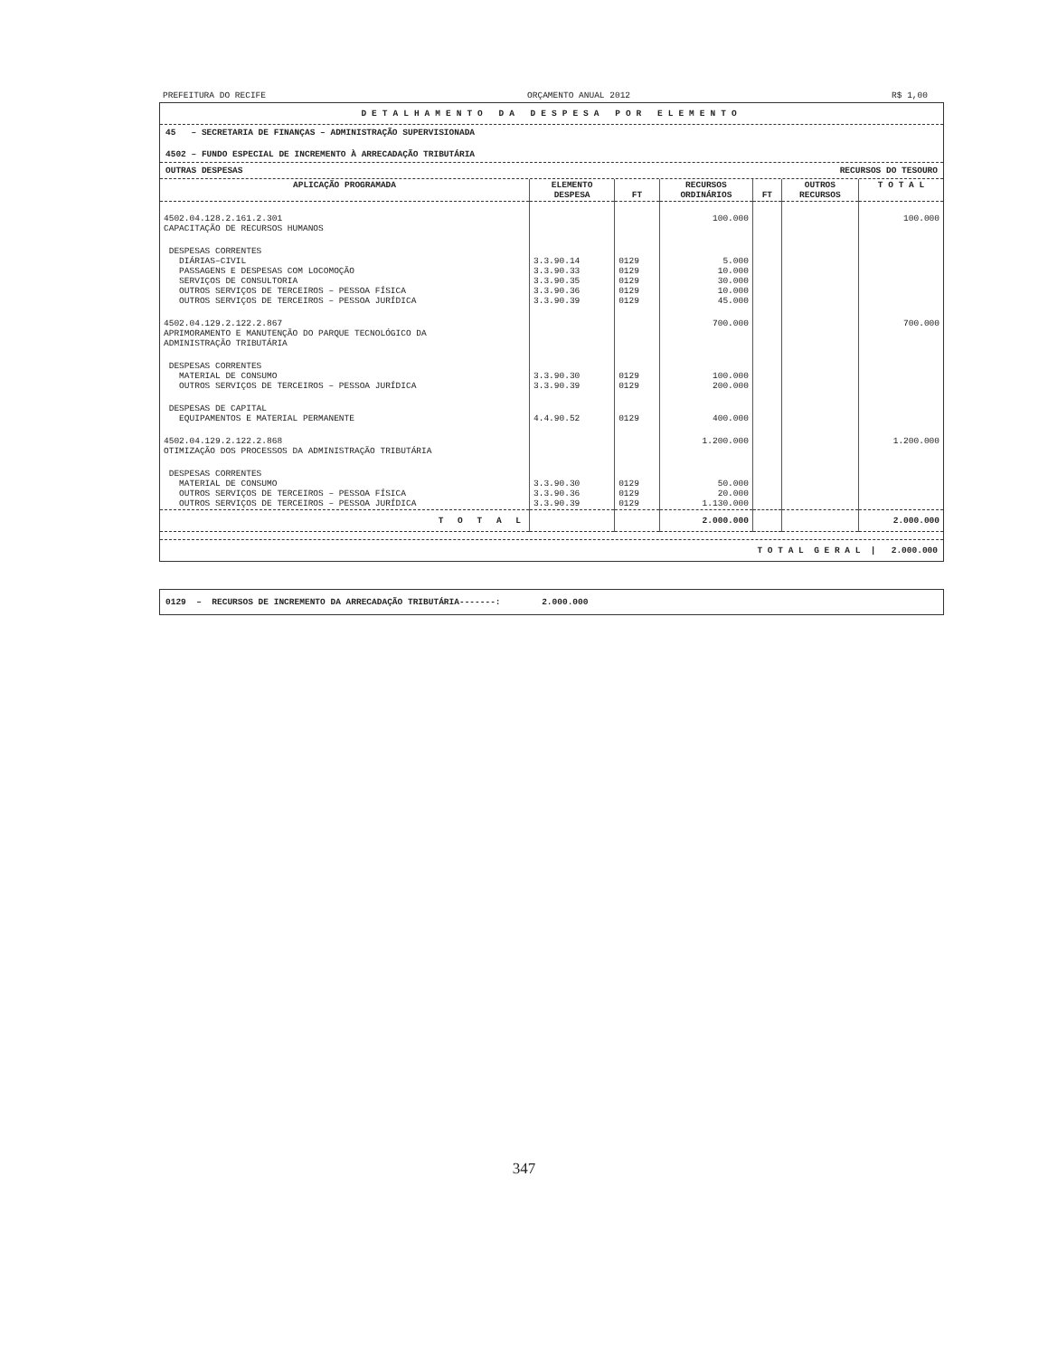PREFEITURA DO RECIFE ORÇAMENTO ANUAL 2012 R$ 1,00
DETALHAMENTO DA DESPESA POR ELEMENTO
45 – SECRETARIA DE FINANÇAS – ADMINISTRAÇÃO SUPERVISIONADA
4502 – FUNDO ESPECIAL DE INCREMENTO À ARRECADAÇÃO TRIBUTÁRIA
OUTRAS DESPESAS RECURSOS DO TESOURO
| APLICAÇÃO PROGRAMADA | ELEMENTO DESPESA | FT | RECURSOS ORDINÁRIOS | FT | OUTROS RECURSOS | T O T A L |
| --- | --- | --- | --- | --- | --- | --- |
| 4502.04.128.2.161.2.301 CAPACITAÇÃO DE RECURSOS HUMANOS | | | 100.000 | | | 100.000 |
| DESPESAS CORRENTES DIÁRIAS–CIVIL PASSAGENS E DESPESAS COM LOCOMOÇÃO SERVIÇOS DE CONSULTORIA OUTROS SERVIÇOS DE TERCEIROS – PESSOA FÍSICA OUTROS SERVIÇOS DE TERCEIROS – PESSOA JURÍDICA | 3.3.90.14 3.3.90.33 3.3.90.35 3.3.90.36 3.3.90.39 | 0129 0129 0129 0129 0129 | 5.000 10.000 30.000 10.000 45.000 | | | |
| 4502.04.129.2.122.2.867 APRIMORAMENTO E MANUTENÇÃO DO PARQUE TECNOLÓGICO DA ADMINISTRAÇÃO TRIBUTÁRIA | | | 700.000 | | | 700.000 |
| DESPESAS CORRENTES MATERIAL DE CONSUMO OUTROS SERVIÇOS DE TERCEIROS – PESSOA JURÍDICA | 3.3.90.30 3.3.90.39 | 0129 0129 | 100.000 200.000 | | | |
| DESPESAS DE CAPITAL EQUIPAMENTOS E MATERIAL PERMANENTE | 4.4.90.52 | 0129 | 400.000 | | | |
| 4502.04.129.2.122.2.868 OTIMIZAÇÃO DOS PROCESSOS DA ADMINISTRAÇÃO TRIBUTÁRIA | | | 1.200.000 | | | 1.200.000 |
| DESPESAS CORRENTES MATERIAL DE CONSUMO OUTROS SERVIÇOS DE TERCEIROS – PESSOA FÍSICA OUTROS SERVIÇOS DE TERCEIROS – PESSOA JURÍDICA | 3.3.90.30 3.3.90.36 3.3.90.39 | 0129 0129 0129 | 50.000 20.000 1.130.000 | | | |
| T O T A L | | | 2.000.000 | | | 2.000.000 |
T O T A L G E R A L | 2.000.000
0129 – RECURSOS DE INCREMENTO DA ARRECADAÇÃO TRIBUTÁRIA-------: 2.000.000
347